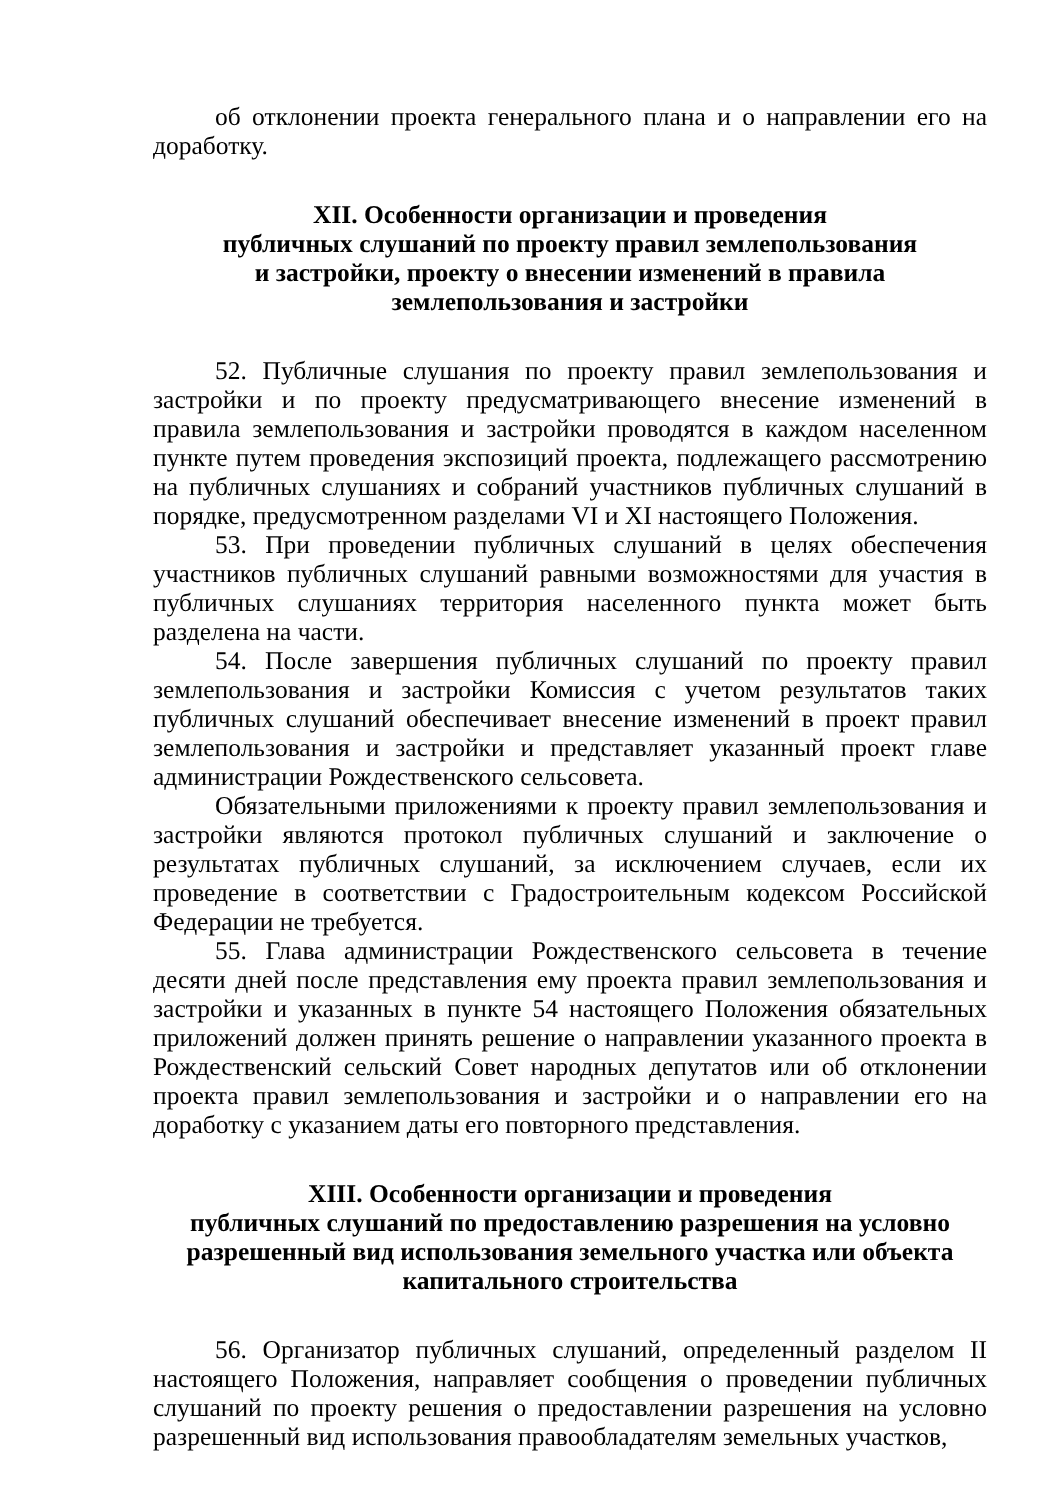об отклонении проекта генерального плана и о направлении его на доработку.
XII. Особенности организации и проведения
публичных слушаний по проекту правил землепользования
и застройки, проекту о внесении изменений в правила
землепользования и застройки
52. Публичные слушания по проекту правил землепользования и застройки и по проекту предусматривающего внесение изменений в правила землепользования и застройки проводятся в каждом населенном пункте путем проведения экспозиций проекта, подлежащего рассмотрению на публичных слушаниях и собраний участников публичных слушаний в порядке, предусмотренном разделами VI и XI настоящего Положения.
53. При проведении публичных слушаний в целях обеспечения участников публичных слушаний равными возможностями для участия в публичных слушаниях территория населенного пункта может быть разделена на части.
54. После завершения публичных слушаний по проекту правил землепользования и застройки Комиссия с учетом результатов таких публичных слушаний обеспечивает внесение изменений в проект правил землепользования и застройки и представляет указанный проект главе администрации Рождественского сельсовета.
Обязательными приложениями к проекту правил землепользования и застройки являются протокол публичных слушаний и заключение о результатах публичных слушаний, за исключением случаев, если их проведение в соответствии с Градостроительным кодексом Российской Федерации не требуется.
55. Глава администрации Рождественского сельсовета в течение десяти дней после представления ему проекта правил землепользования и застройки и указанных в пункте 54 настоящего Положения обязательных приложений должен принять решение о направлении указанного проекта в Рождественский сельский Совет народных депутатов или об отклонении проекта правил землепользования и застройки и о направлении его на доработку с указанием даты его повторного представления.
XIII. Особенности организации и проведения
публичных слушаний по предоставлению разрешения на условно
разрешенный вид использования земельного участка или объекта
капитального строительства
56. Организатор публичных слушаний, определенный разделом II настоящего Положения, направляет сообщения о проведении публичных слушаний по проекту решения о предоставлении разрешения на условно разрешенный вид использования правообладателям земельных участков,